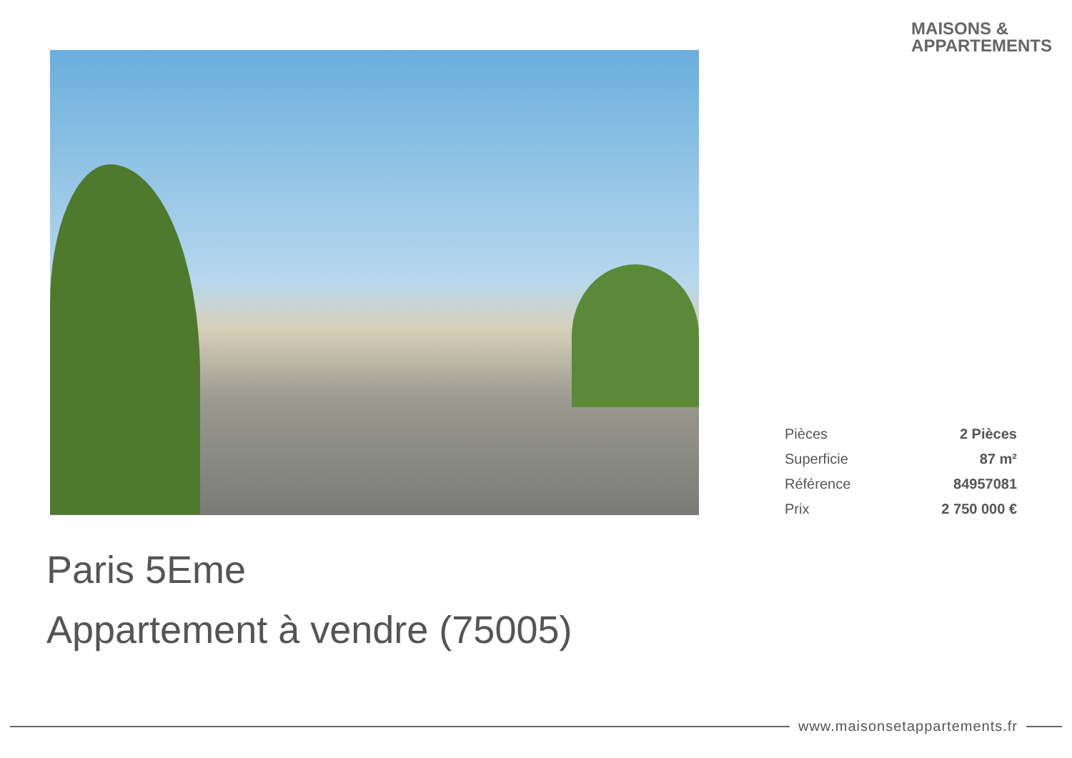MAISONS &
APPARTEMENTS
| Pièces | 2 Pièces |
| Superficie | 87 m² |
| Référence | 84957081 |
| Prix | 2 750 000 € |
Paris 5Eme
Appartement à vendre (75005)
www.maisonsetappartements.fr